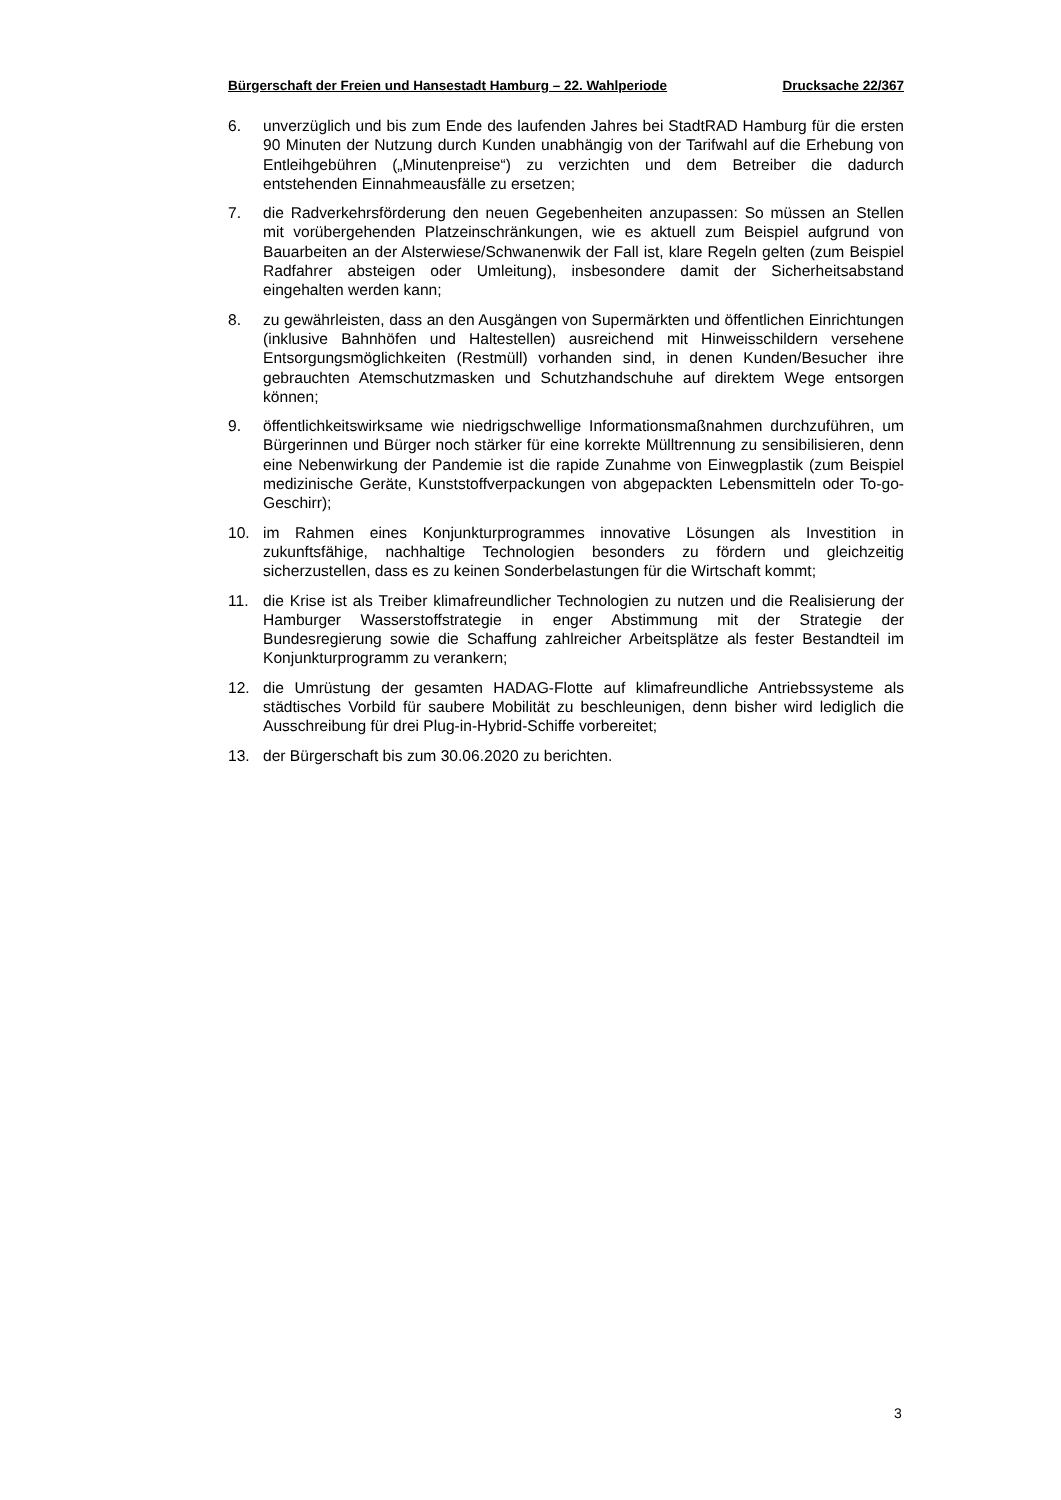Bürgerschaft der Freien und Hansestadt Hamburg – 22. Wahlperiode Drucksache 22/367
6. unverzüglich und bis zum Ende des laufenden Jahres bei StadtRAD Hamburg für die ersten 90 Minuten der Nutzung durch Kunden unabhängig von der Tarifwahl auf die Erhebung von Entleihgebühren („Minutenpreise“) zu verzichten und dem Betreiber die dadurch entstehenden Einnahmeausfälle zu ersetzen;
7. die Radverkehrsförderung den neuen Gegebenheiten anzupassen: So müssen an Stellen mit vorübergehenden Platzeinschränkungen, wie es aktuell zum Beispiel aufgrund von Bauarbeiten an der Alsterwiese/Schwanenwik der Fall ist, klare Regeln gelten (zum Beispiel Radfahrer absteigen oder Umleitung), insbesondere damit der Sicherheitsabstand eingehalten werden kann;
8. zu gewährleisten, dass an den Ausgängen von Supermärkten und öffentlichen Einrichtungen (inklusive Bahnhöfen und Haltestellen) ausreichend mit Hinweisschildern versehene Entsorgungsmöglichkeiten (Restmüll) vorhanden sind, in denen Kunden/Besucher ihre gebrauchten Atemschutzmasken und Schutzhandschuhe auf direktem Wege entsorgen können;
9. öffentlichkeitswirksame wie niedrigschwellige Informationsmaßnahmen durchzuführen, um Bürgerinnen und Bürger noch stärker für eine korrekte Mülltrennung zu sensibilisieren, denn eine Nebenwirkung der Pandemie ist die rapide Zunahme von Einwegplastik (zum Beispiel medizinische Geräte, Kunststoffverpackungen von abgepackten Lebensmitteln oder To-go-Geschirr);
10. im Rahmen eines Konjunkturprogrammes innovative Lösungen als Investition in zukunftsfähige, nachhaltige Technologien besonders zu fördern und gleichzeitig sicherzustellen, dass es zu keinen Sonderbelastungen für die Wirtschaft kommt;
11. die Krise ist als Treiber klimafreundlicher Technologien zu nutzen und die Realisierung der Hamburger Wasserstoffstrategie in enger Abstimmung mit der Strategie der Bundesregierung sowie die Schaffung zahlreicher Arbeitsplätze als fester Bestandteil im Konjunkturprogramm zu verankern;
12. die Umrüstung der gesamten HADAG-Flotte auf klimafreundliche Antriebssysteme als städtisches Vorbild für saubere Mobilität zu beschleunigen, denn bisher wird lediglich die Ausschreibung für drei Plug-in-Hybrid-Schiffe vorbereitet;
13. der Bürgerschaft bis zum 30.06.2020 zu berichten.
3